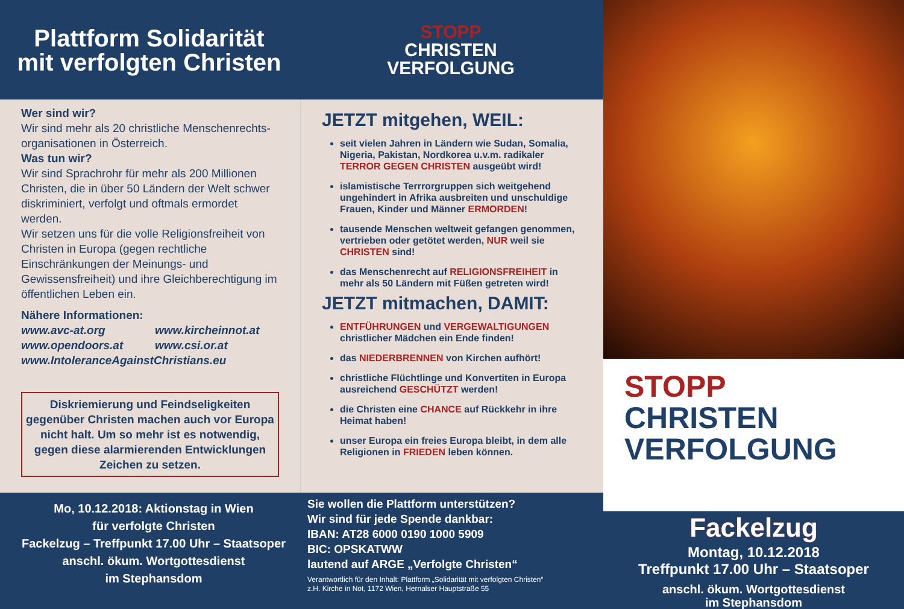Plattform Solidarität
mit verfolgten Christen
STOPP
CHRISTEN
VERFOLGUNG
Wer sind wir?
Wir sind mehr als 20 christliche Menschenrechts-organisationen in Österreich.
Was tun wir?
Wir sind Sprachrohr für mehr als 200 Millionen Christen, die in über 50 Ländern der Welt schwer diskriminiert, verfolgt und oftmals ermordet werden.
Wir setzen uns für die volle Religionsfreiheit von Christen in Europa (gegen rechtliche Einschränkungen der Meinungs- und Gewissensfreiheit) und ihre Gleichberechtigung im öffentlichen Leben ein.
Nähere Informationen:
www.avc-at.org
www.opendoors.at
www.kircheinnot.at
www.csi.or.at
www.IntoleranceAgainstChristians.eu
Diskriemierung und Feindseligkeiten gegenüber Christen machen auch vor Europa nicht halt. Um so mehr ist es notwendig, gegen diese alarmierenden Entwicklungen Zeichen zu setzen.
JETZT mitgehen, WEIL:
seit vielen Jahren in Ländern wie Sudan, Somalia, Nigeria, Pakistan, Nordkorea u.v.m. radikaler TERROR GEGEN CHRISTEN ausgeübt wird!
islamistische Terrrorgruppen sich weitgehend ungehindert in Afrika ausbreiten und unschuldige Frauen, Kinder und Männer ERMORDEN!
tausende Menschen weltweit gefangen genommen, vertrieben oder getötet werden, NUR weil sie CHRISTEN sind!
das Menschenrecht auf RELIGIONSFREIHEIT in mehr als 50 Ländern mit Füßen getreten wird!
JETZT mitmachen, DAMIT:
ENTFÜHRUNGEN und VERGEWALTIGUNGEN christlicher Mädchen ein Ende finden!
das NIEDERBRENNEN von Kirchen aufhört!
christliche Flüchtlinge und Konvertiten in Europa ausreichend GESCHÜTZT werden!
die Christen eine CHANCE auf Rückkehr in ihre Heimat haben!
unser Europa ein freies Europa bleibt, in dem alle Religionen in FRIEDEN leben können.
Mo, 10.12.2018: Aktionstag in Wien
für verfolgte Christen
Fackelzug – Treffpunkt 17.00 Uhr – Staatsoper
anschl. ökum. Wortgottesdienst
im Stephansdom
Sie wollen die Plattform unterstützen?
Wir sind für jede Spende dankbar:
IBAN: AT28 6000 0190 1000 5909
BIC: OPSKATWW
lautend auf ARGE „Verfolgte Christen“
Verantwortlich für den Inhalt: Plattform „Solidarität mit verfolgten Christen“
z.H. Kirche in Not, 1172 Wien, Hernalser Hauptstraße 55
STOPP
CHRISTEN
VERFOLGUNG
Fackelzug
Montag, 10.12.2018
Treffpunkt 17.00 Uhr – Staatsoper
anschl. ökum. Wortgottesdienst
im Stephansdom